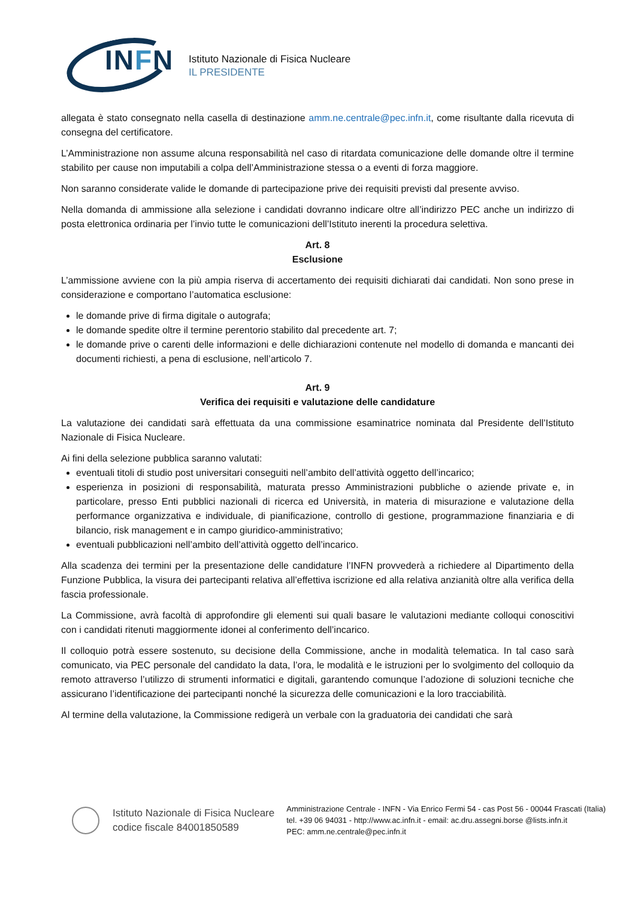INFN
Istituto Nazionale di Fisica Nucleare
IL PRESIDENTE
allegata è stato consegnato nella casella di destinazione amm.ne.centrale@pec.infn.it, come risultante dalla ricevuta di consegna del certificatore.
L’Amministrazione non assume alcuna responsabilità nel caso di ritardata comunicazione delle domande oltre il termine stabilito per cause non imputabili a colpa dell’Amministrazione stessa o a eventi di forza maggiore.
Non saranno considerate valide le domande di partecipazione prive dei requisiti previsti dal presente avviso.
Nella domanda di ammissione alla selezione i candidati dovranno indicare oltre all’indirizzo PEC anche un indirizzo di posta elettronica ordinaria per l’invio tutte le comunicazioni dell’Istituto inerenti la procedura selettiva.
Art. 8
Esclusione
L’ammissione avviene con la più ampia riserva di accertamento dei requisiti dichiarati dai candidati. Non sono prese in considerazione e comportano l’automatica esclusione:
le domande prive di firma digitale o autografa;
le domande spedite oltre il termine perentorio stabilito dal precedente art. 7;
le domande prive o carenti delle informazioni e delle dichiarazioni contenute nel modello di domanda e mancanti dei documenti richiesti, a pena di esclusione, nell’articolo 7.
Art. 9
Verifica dei requisiti e valutazione delle candidature
La valutazione dei candidati sarà effettuata da una commissione esaminatrice nominata dal Presidente dell’Istituto Nazionale di Fisica Nucleare.
Ai fini della selezione pubblica saranno valutati:
eventuali titoli di studio post universitari conseguiti nell’ambito dell’attività oggetto dell’incarico;
esperienza in posizioni di responsabilità, maturata presso Amministrazioni pubbliche o aziende private e, in particolare, presso Enti pubblici nazionali di ricerca ed Università, in materia di misurazione e valutazione della performance organizzativa e individuale, di pianificazione, controllo di gestione, programmazione finanziaria e di bilancio, risk management e in campo giuridico-amministrativo;
eventuali pubblicazioni nell’ambito dell’attività oggetto dell’incarico.
Alla scadenza dei termini per la presentazione delle candidature l’INFN provvederà a richiedere al Dipartimento della Funzione Pubblica, la visura dei partecipanti relativa all’effettiva iscrizione ed alla relativa anzianità oltre alla verifica della fascia professionale.
La Commissione, avrà facoltà di approfondire gli elementi sui quali basare le valutazioni mediante colloqui conoscitivi con i candidati ritenuti maggiormente idonei al conferimento dell’incarico.
Il colloquio potrà essere sostenuto, su decisione della Commissione, anche in modalità telematica. In tal caso sarà comunicato, via PEC personale del candidato la data, l’ora, le modalità e le istruzioni per lo svolgimento del colloquio da remoto attraverso l’utilizzo di strumenti informatici e digitali, garantendo comunque l’adozione di soluzioni tecniche che assicurano l’identificazione dei partecipanti nonché la sicurezza delle comunicazioni e la loro tracciabilità.
Al termine della valutazione, la Commissione redigerà un verbale con la graduatoria dei candidati che sarà
Istituto Nazionale di Fisica Nucleare
codice fiscale 84001850589
Amministrazione Centrale - INFN - Via Enrico Fermi 54 - cas Post 56 - 00044 Frascati (Italia)
tel. +39 06 94031 - http://www.ac.infn.it - email: ac.dru.assegni.borse @lists.infn.it
PEC: amm.ne.centrale@pec.infn.it